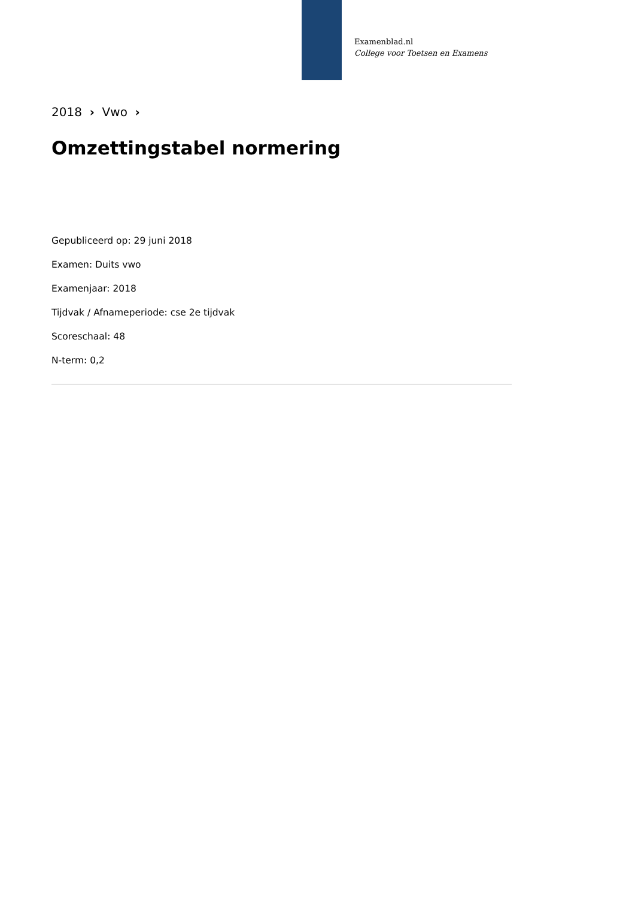Examenblad.nl
College voor Toetsen en Examens
2018 › Vwo ›
Omzettingstabel normering
Gepubliceerd op: 29 juni 2018
Examen: Duits vwo
Examenjaar: 2018
Tijdvak / Afnameperiode: cse 2e tijdvak
Scoreschaal: 48
N-term: 0,2